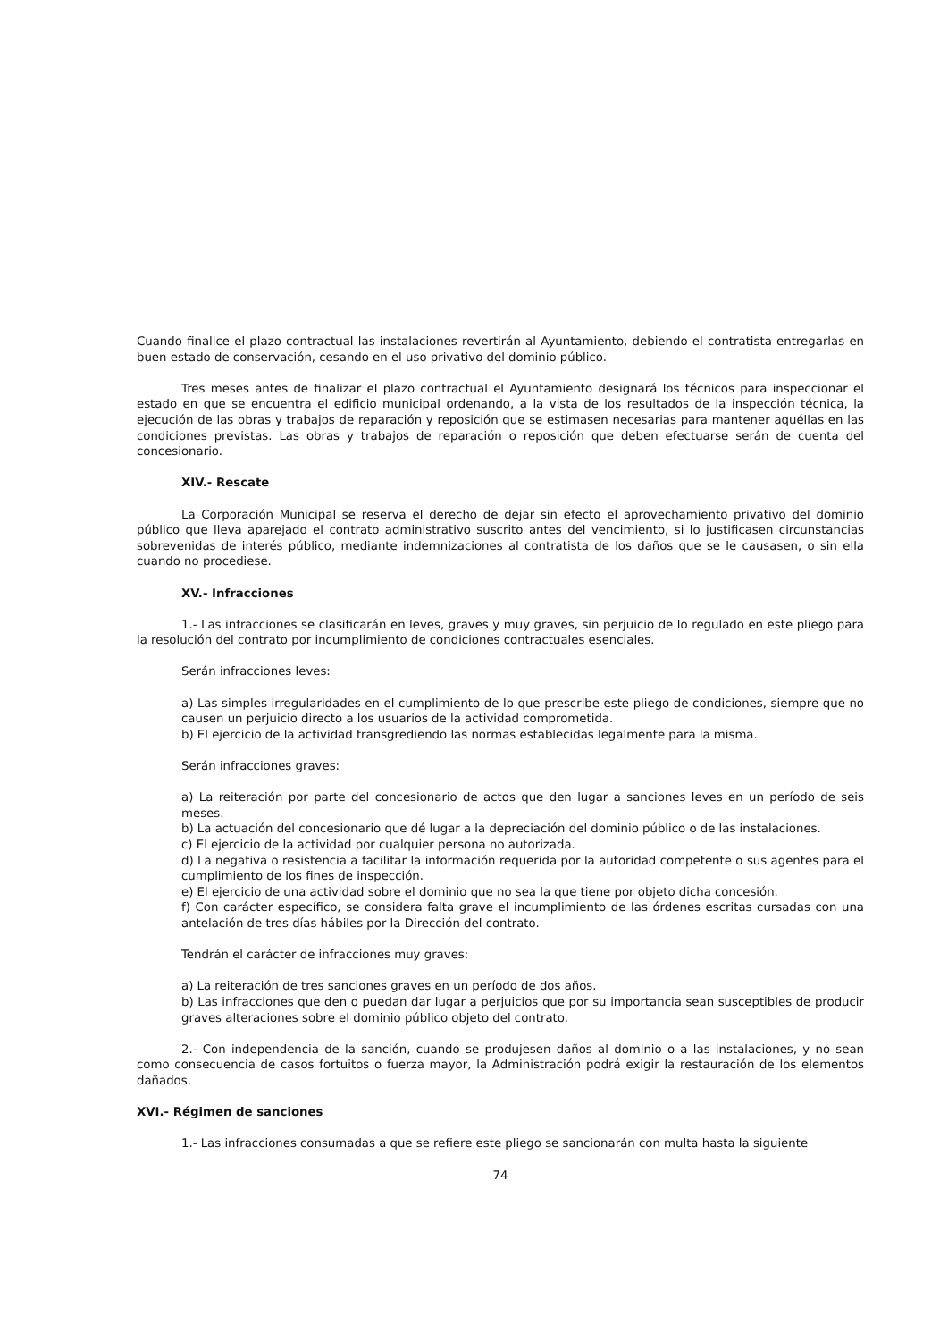Cuando finalice el plazo contractual las instalaciones revertirán al Ayuntamiento, debiendo el contratista entregarlas en buen estado de conservación, cesando en el uso privativo del dominio público.
Tres meses antes de finalizar el plazo contractual el Ayuntamiento designará los técnicos para inspeccionar el estado en que se encuentra el edificio municipal ordenando, a la vista de los resultados de la inspección técnica, la ejecución de las obras y trabajos de reparación y reposición que se estimasen necesarias para mantener aquéllas en las condiciones previstas. Las obras y trabajos de reparación o reposición que deben efectuarse serán de cuenta del concesionario.
XIV.- Rescate
La Corporación Municipal se reserva el derecho de dejar sin efecto el aprovechamiento privativo del dominio público que lleva aparejado el contrato administrativo suscrito antes del vencimiento, si lo justificasen circunstancias sobrevenidas de interés público, mediante indemnizaciones al contratista de los daños que se le causasen, o sin ella cuando no procediese.
XV.- Infracciones
1.- Las infracciones se clasificarán en leves, graves y muy graves, sin perjuicio de lo regulado en este pliego para la resolución del contrato por incumplimiento de condiciones contractuales esenciales.
Serán infracciones leves:
a) Las simples irregularidades en el cumplimiento de lo que prescribe este pliego de condiciones, siempre que no causen un perjuicio directo a los usuarios de la actividad comprometida.
b) El ejercicio de la actividad transgrediendo las normas establecidas legalmente para la misma.
Serán infracciones graves:
a) La reiteración por parte del concesionario de actos que den lugar a sanciones leves en un período de seis meses.
b) La actuación del concesionario que dé lugar a la depreciación del dominio público o de las instalaciones.
c) El ejercicio de la actividad por cualquier persona no autorizada.
d) La negativa o resistencia a facilitar la información requerida por la autoridad competente o sus agentes para el cumplimiento de los fines de inspección.
e) El ejercicio de una actividad sobre el dominio que no sea la que tiene por objeto dicha concesión.
f) Con carácter específico, se considera falta grave el incumplimiento de las órdenes escritas cursadas con una antelación de tres días hábiles por la Dirección del contrato.
Tendrán el carácter de infracciones muy graves:
a) La reiteración de tres sanciones graves en un período de dos años.
b) Las infracciones que den o puedan dar lugar a perjuicios que por su importancia sean susceptibles de producir graves alteraciones sobre el dominio público objeto del contrato.
2.- Con independencia de la sanción, cuando se produjesen daños al dominio o a las instalaciones, y no sean como consecuencia de casos fortuitos o fuerza mayor, la Administración podrá exigir la restauración de los elementos dañados.
XVI.- Régimen de sanciones
1.- Las infracciones consumadas a que se refiere este pliego se sancionarán con multa hasta la siguiente
74